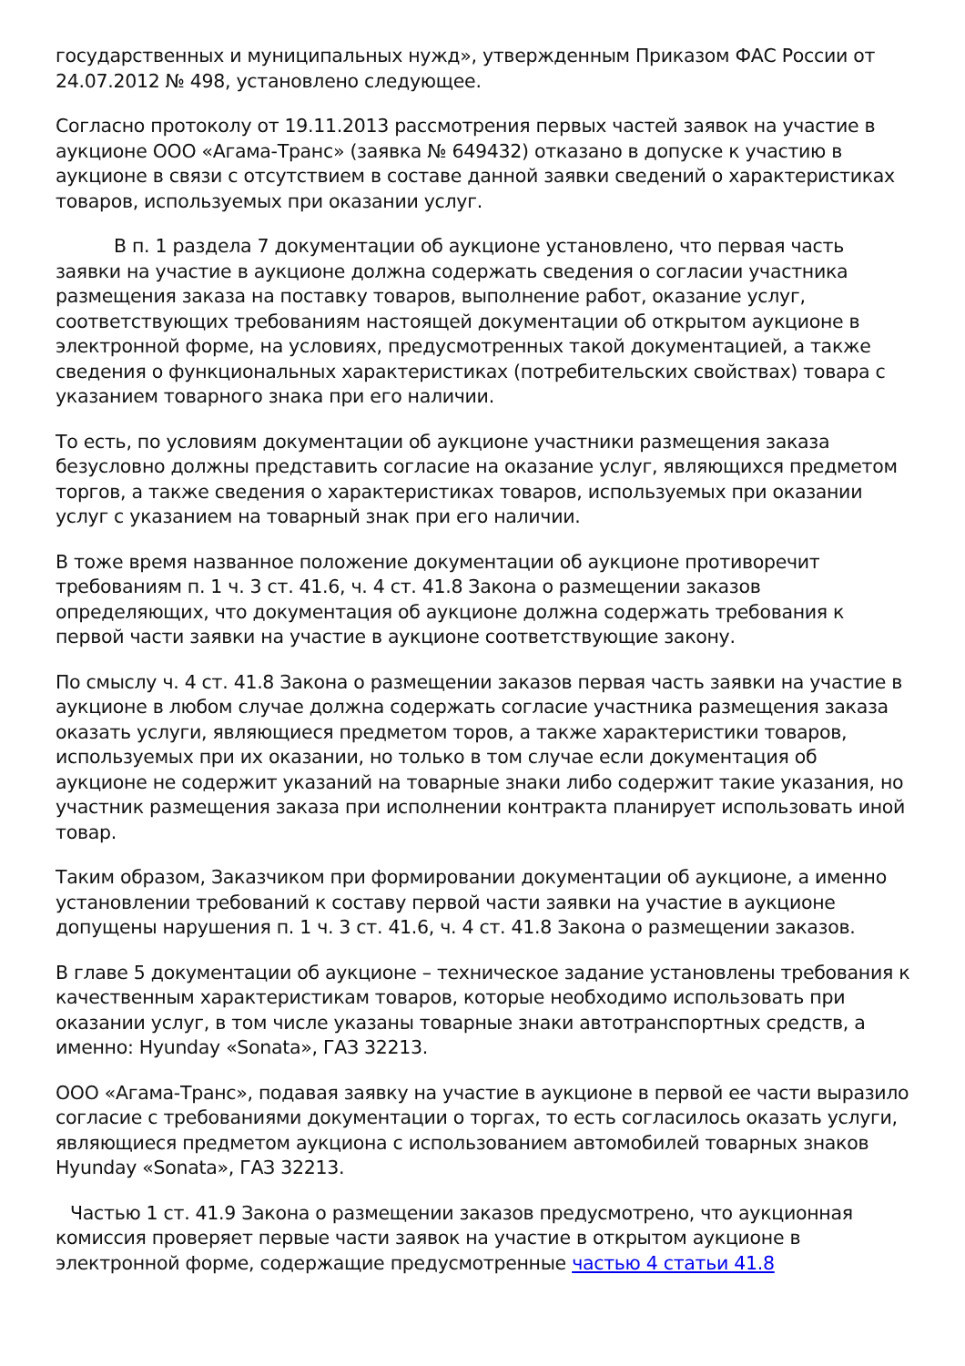государственных и муниципальных нужд», утвержденным Приказом ФАС России от 24.07.2012 № 498, установлено следующее.
Согласно протоколу от 19.11.2013 рассмотрения первых частей заявок на участие в аукционе ООО «Агама-Транс» (заявка № 649432) отказано в допуске к участию в аукционе в связи с отсутствием в составе данной заявки сведений о характеристиках товаров, используемых при оказании услуг.
В п. 1 раздела 7 документации об аукционе установлено, что первая часть заявки на участие в аукционе должна содержать сведения о согласии участника размещения заказа на поставку товаров, выполнение работ, оказание услуг, соответствующих требованиям настоящей документации об открытом аукционе в электронной форме, на условиях, предусмотренных такой документацией, а также сведения о функциональных характеристиках (потребительских свойствах) товара с указанием товарного знака при его наличии.
То есть, по условиям документации об аукционе участники размещения заказа безусловно должны представить согласие на оказание услуг, являющихся предметом торгов, а также сведения о характеристиках товаров, используемых при оказании услуг с указанием на товарный знак при его наличии.
В тоже время названное положение документации об аукционе противоречит требованиям п. 1 ч. 3 ст. 41.6, ч. 4 ст. 41.8 Закона о размещении заказов определяющих, что документация об аукционе должна содержать требования к первой части заявки на участие в аукционе соответствующие закону.
По смыслу ч. 4 ст. 41.8 Закона о размещении заказов первая часть заявки на участие в аукционе в любом случае должна содержать согласие участника размещения заказа оказать услуги, являющиеся предметом торов, а также характеристики товаров, используемых при их оказании, но только в том случае если документация об аукционе не содержит указаний на товарные знаки либо содержит такие указания, но участник размещения заказа при исполнении контракта планирует использовать иной товар.
Таким образом, Заказчиком при формировании документации об аукционе, а именно установлении требований к составу первой части заявки на участие в аукционе допущены нарушения п. 1 ч. 3 ст. 41.6, ч. 4 ст. 41.8 Закона о размещении заказов.
В главе 5 документации об аукционе – техническое задание установлены требования к качественным характеристикам товаров, которые необходимо использовать при оказании услуг, в том числе указаны товарные знаки автотранспортных средств, а именно: Hyunday «Sonata», ГАЗ 32213.
ООО «Агама-Транс», подавая заявку на участие в аукционе в первой ее части выразило согласие с требованиями документации о торгах, то есть согласилось оказать услуги, являющиеся предметом аукциона с использованием автомобилей товарных знаков Hyunday «Sonata», ГАЗ 32213.
Частью 1 ст. 41.9 Закона о размещении заказов предусмотрено, что аукционная комиссия проверяет первые части заявок на участие в открытом аукционе в электронной форме, содержащие предусмотренные частью 4 статьи 41.8